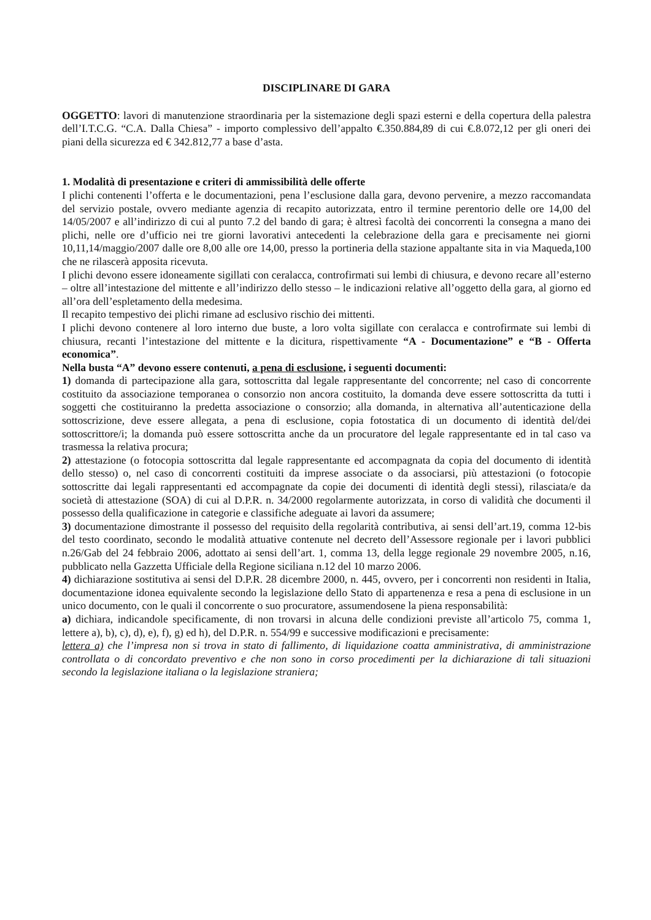DISCIPLINARE DI GARA
OGGETTO: lavori di manutenzione straordinaria per la sistemazione degli spazi esterni e della copertura della palestra dell’I.T.C.G. “C.A. Dalla Chiesa” - importo complessivo dell’appalto €.350.884,89 di cui €.8.072,12 per gli oneri dei piani della sicurezza ed € 342.812,77 a base d’asta.
1. Modalità di presentazione e criteri di ammissibilità delle offerte
I plichi contenenti l’offerta e le documentazioni, pena l’esclusione dalla gara, devono pervenire, a mezzo raccomandata del servizio postale, ovvero mediante agenzia di recapito autorizzata, entro il termine perentorio delle ore 14,00 del 14/05/2007 e all’indirizzo di cui al punto 7.2 del bando di gara; è altresì facoltà dei concorrenti la consegna a mano dei plichi, nelle ore d’ufficio nei tre giorni lavorativi antecedenti la celebrazione della gara e precisamente nei giorni 10,11,14/maggio/2007 dalle ore 8,00 alle ore 14,00, presso la portineria della stazione appaltante sita in via Maqueda,100 che ne rilascerà apposita ricevuta.
I plichi devono essere idoneamente sigillati con ceralacca, controfirmati sui lembi di chiusura, e devono recare all’esterno – oltre all’intestazione del mittente e all’indirizzo dello stesso – le indicazioni relative all’oggetto della gara, al giorno ed all’ora dell’espletamento della medesima.
Il recapito tempestivo dei plichi rimane ad esclusivo rischio dei mittenti.
I plichi devono contenere al loro interno due buste, a loro volta sigillate con ceralacca e controfirmate sui lembi di chiusura, recanti l’intestazione del mittente e la dicitura, rispettivamente “A - Documentazione” e “B - Offerta economica”.
Nella busta “A” devono essere contenuti, a pena di esclusione, i seguenti documenti:
1) domanda di partecipazione alla gara, sottoscritta dal legale rappresentante del concorrente; nel caso di concorrente costituito da associazione temporanea o consorzio non ancora costituito, la domanda deve essere sottoscritta da tutti i soggetti che costituiranno la predetta associazione o consorzio; alla domanda, in alternativa all’autenticazione della sottoscrizione, deve essere allegata, a pena di esclusione, copia fotostatica di un documento di identità del/dei sottoscrittore/i; la domanda può essere sottoscritta anche da un procuratore del legale rappresentante ed in tal caso va trasmessa la relativa procura;
2) attestazione (o fotocopia sottoscritta dal legale rappresentante ed accompagnata da copia del documento di identità dello stesso) o, nel caso di concorrenti costituiti da imprese associate o da associarsi, più attestazioni (o fotocopie sottoscritte dai legali rappresentanti ed accompagnate da copie dei documenti di identità degli stessi), rilasciata/e da società di attestazione (SOA) di cui al D.P.R. n. 34/2000 regolarmente autorizzata, in corso di validità che documenti il possesso della qualificazione in categorie e classifiche adeguate ai lavori da assumere;
3) documentazione dimostrante il possesso del requisito della regolarità contributiva, ai sensi dell’art.19, comma 12-bis del testo coordinato, secondo le modalità attuative contenute nel decreto dell’Assessore regionale per i lavori pubblici n.26/Gab del 24 febbraio 2006, adottato ai sensi dell’art. 1, comma 13, della legge regionale 29 novembre 2005, n.16, pubblicato nella Gazzetta Ufficiale della Regione siciliana n.12 del 10 marzo 2006.
4) dichiarazione sostitutiva ai sensi del D.P.R. 28 dicembre 2000, n. 445, ovvero, per i concorrenti non residenti in Italia, documentazione idonea equivalente secondo la legislazione dello Stato di appartenenza e resa a pena di esclusione in un unico documento, con le quali il concorrente o suo procuratore, assumendosene la piena responsabilità:
a) dichiara, indicandole specificamente, di non trovarsi in alcuna delle condizioni previste all’articolo 75, comma 1, lettere a), b), c), d), e), f), g) ed h), del D.P.R. n. 554/99 e successive modificazioni e precisamente:
lettera a) che l’impresa non si trova in stato di fallimento, di liquidazione coatta amministrativa, di amministrazione controllata o di concordato preventivo e che non sono in corso procedimenti per la dichiarazione di tali situazioni secondo la legislazione italiana o la legislazione straniera;